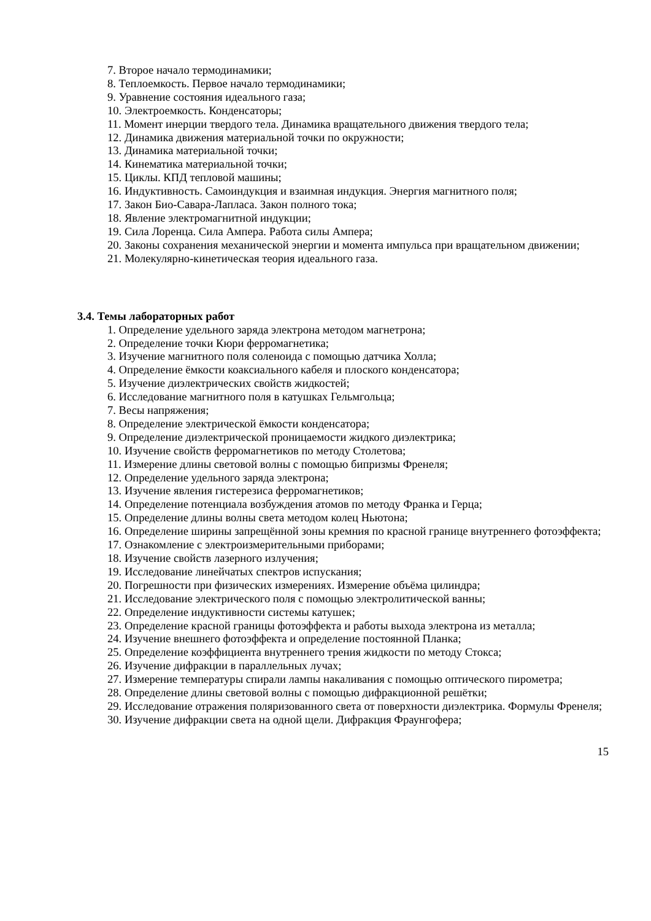7. Второе начало термодинамики;
8. Теплоемкость. Первое начало термодинамики;
9. Уравнение состояния идеального газа;
10. Электроемкость. Конденсаторы;
11. Момент инерции твердого тела. Динамика вращательного движения твердого тела;
12. Динамика движения материальной точки по окружности;
13. Динамика материальной точки;
14. Кинематика материальной точки;
15. Циклы. КПД тепловой машины;
16. Индуктивность. Самоиндукция и взаимная индукция. Энергия магнитного поля;
17. Закон Био-Савара-Лапласа. Закон полного тока;
18. Явление электромагнитной индукции;
19. Сила Лоренца. Сила Ампера. Работа силы Ампера;
20. Законы сохранения механической энергии и момента импульса при вращательном движении;
21. Молекулярно-кинетическая теория идеального газа.
3.4. Темы лабораторных работ
1. Определение удельного заряда электрона методом магнетрона;
2. Определение точки Кюри ферромагнетика;
3. Изучение магнитного поля соленоида с помощью датчика Холла;
4. Определение ёмкости коаксиального кабеля и плоского конденсатора;
5. Изучение диэлектрических свойств жидкостей;
6. Исследование магнитного поля в катушках Гельмгольца;
7. Весы напряжения;
8. Определение электрической ёмкости конденсатора;
9. Определение диэлектрической проницаемости жидкого диэлектрика;
10. Изучение свойств ферромагнетиков по методу Столетова;
11. Измерение длины световой волны с помощью бипризмы Френеля;
12. Определение удельного заряда электрона;
13. Изучение явления гистерезиса ферромагнетиков;
14. Определение потенциала возбуждения атомов по методу Франка и Герца;
15. Определение длины волны света методом колец Ньютона;
16. Определение ширины запрещённой зоны кремния по красной границе внутреннего фотоэффекта;
17. Ознакомление с электроизмерительными приборами;
18. Изучение свойств лазерного излучения;
19. Исследование линейчатых спектров испускания;
20. Погрешности при физических измерениях. Измерение объёма цилиндра;
21. Исследование электрического поля с помощью электролитической ванны;
22. Определение индуктивности системы катушек;
23. Определение красной границы фотоэффекта и работы выхода электрона из металла;
24. Изучение внешнего фотоэффекта и определение постоянной Планка;
25. Определение коэффициента внутреннего трения жидкости по методу Стокса;
26. Изучение дифракции в параллельных лучах;
27. Измерение температуры спирали лампы накаливания с помощью оптического пирометра;
28. Определение длины световой волны с помощью дифракционной решётки;
29. Исследование отражения поляризованного света от поверхности диэлектрика. Формулы Френеля;
30. Изучение дифракции света на одной щели. Дифракция Фраунгофера;
15